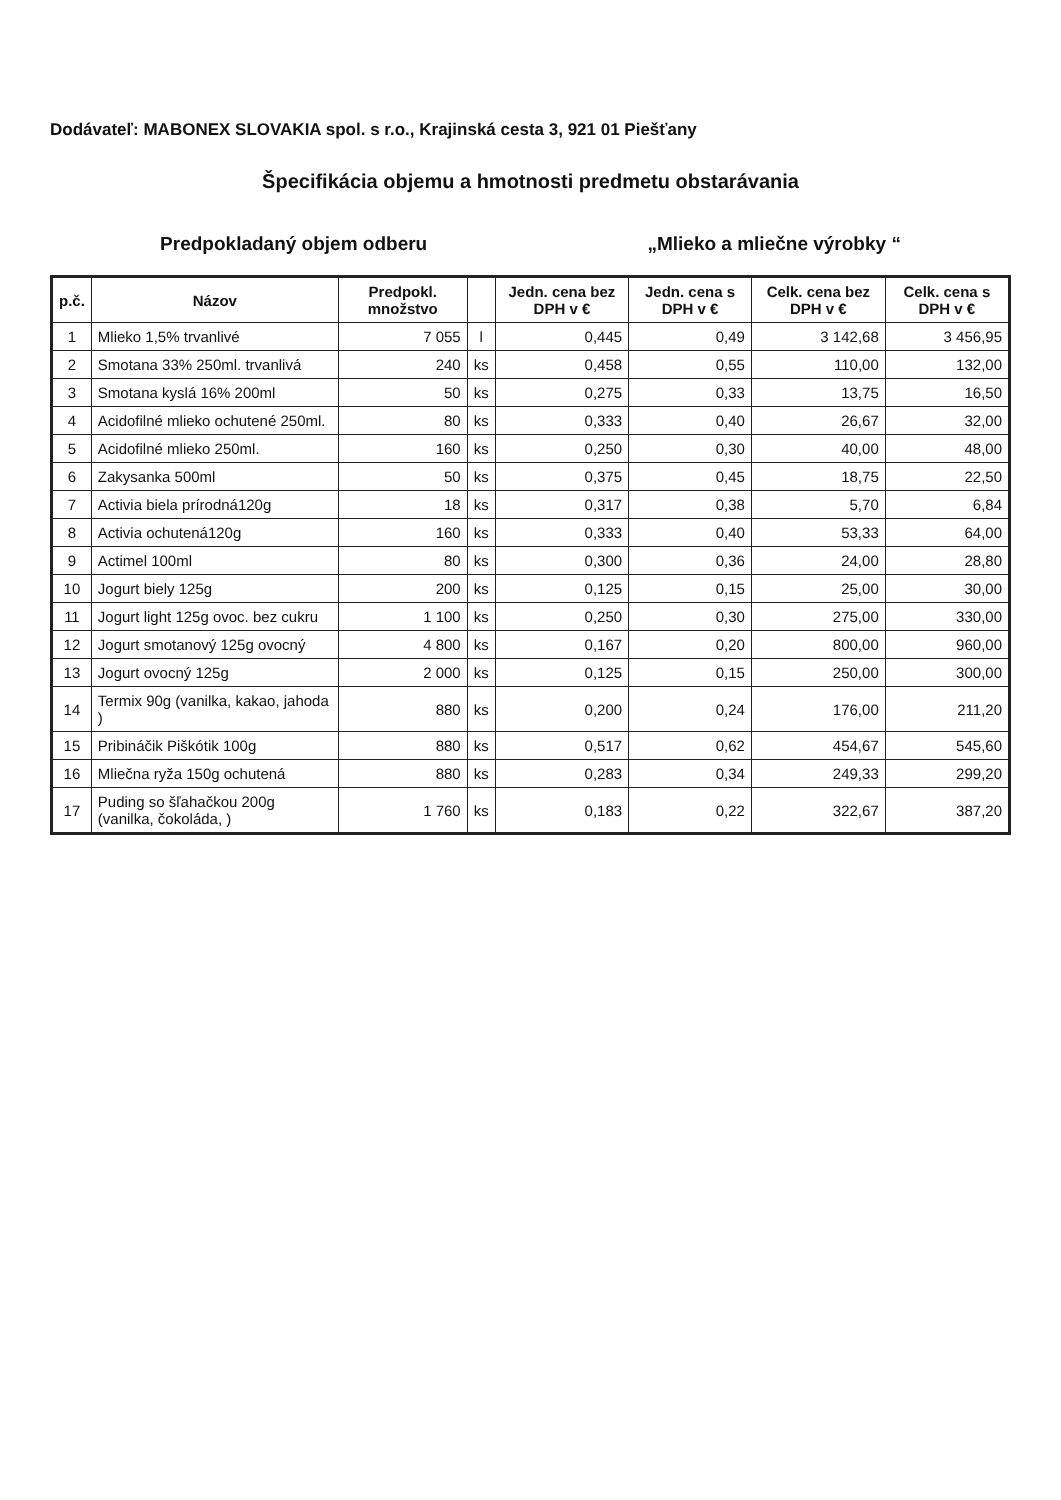Dodávateľ: MABONEX SLOVAKIA spol. s r.o., Krajinská cesta 3, 921 01 Piešťany
Špecifikácia objemu a hmotnosti predmetu obstarávania
Predpokladaný objem odberu „Mlieko a mliečne výrobky “
| p.č. | Názov | Predpokl. množstvo | | Jedn. cena bez DPH v € | Jedn. cena s DPH v € | Celk. cena bez DPH v € | Celk. cena s DPH v € |
| --- | --- | --- | --- | --- | --- | --- | --- |
| 1 | Mlieko 1,5% trvanlivé | 7 055 | l | 0,445 | 0,49 | 3 142,68 | 3 456,95 |
| 2 | Smotana 33% 250ml. trvanlivá | 240 | ks | 0,458 | 0,55 | 110,00 | 132,00 |
| 3 | Smotana kyslá 16% 200ml | 50 | ks | 0,275 | 0,33 | 13,75 | 16,50 |
| 4 | Acidofilné mlieko ochutené 250ml. | 80 | ks | 0,333 | 0,40 | 26,67 | 32,00 |
| 5 | Acidofilné mlieko 250ml. | 160 | ks | 0,250 | 0,30 | 40,00 | 48,00 |
| 6 | Zakysanka 500ml | 50 | ks | 0,375 | 0,45 | 18,75 | 22,50 |
| 7 | Activia biela prírodná120g | 18 | ks | 0,317 | 0,38 | 5,70 | 6,84 |
| 8 | Activia ochutená120g | 160 | ks | 0,333 | 0,40 | 53,33 | 64,00 |
| 9 | Actimel 100ml | 80 | ks | 0,300 | 0,36 | 24,00 | 28,80 |
| 10 | Jogurt biely 125g | 200 | ks | 0,125 | 0,15 | 25,00 | 30,00 |
| 11 | Jogurt light 125g ovoc. bez cukru | 1 100 | ks | 0,250 | 0,30 | 275,00 | 330,00 |
| 12 | Jogurt smotanový 125g ovocný | 4 800 | ks | 0,167 | 0,20 | 800,00 | 960,00 |
| 13 | Jogurt ovocný 125g | 2 000 | ks | 0,125 | 0,15 | 250,00 | 300,00 |
| 14 | Termix 90g (vanilka, kakao, jahoda ) | 880 | ks | 0,200 | 0,24 | 176,00 | 211,20 |
| 15 | Pribináčik Piškótik 100g | 880 | ks | 0,517 | 0,62 | 454,67 | 545,60 |
| 16 | Mliečna ryža 150g ochutená | 880 | ks | 0,283 | 0,34 | 249,33 | 299,20 |
| 17 | Puding so šľahačkou 200g (vanilka, čokoláda, ) | 1 760 | ks | 0,183 | 0,22 | 322,67 | 387,20 |